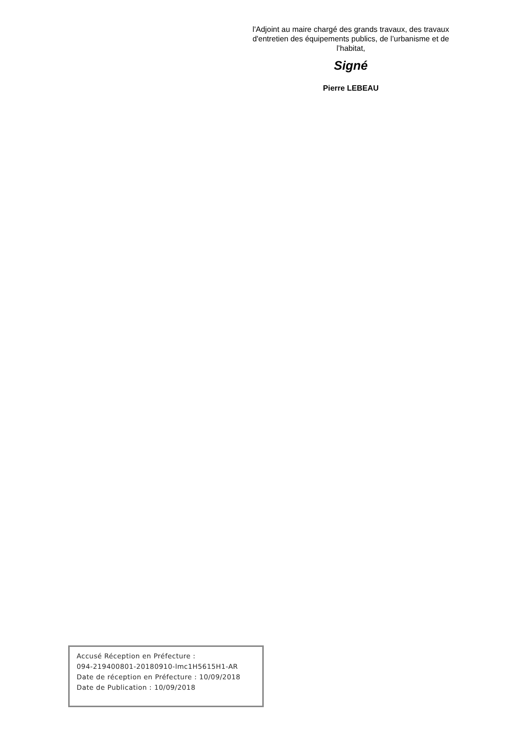l'Adjoint au maire chargé des grands travaux, des travaux d'entretien des équipements publics, de l’urbanisme et de l’habitat,
Signé
Pierre LEBEAU
Accusé Réception en Préfecture :
094-219400801-20180910-lmc1H5615H1-AR
Date de réception en Préfecture : 10/09/2018
Date de Publication : 10/09/2018